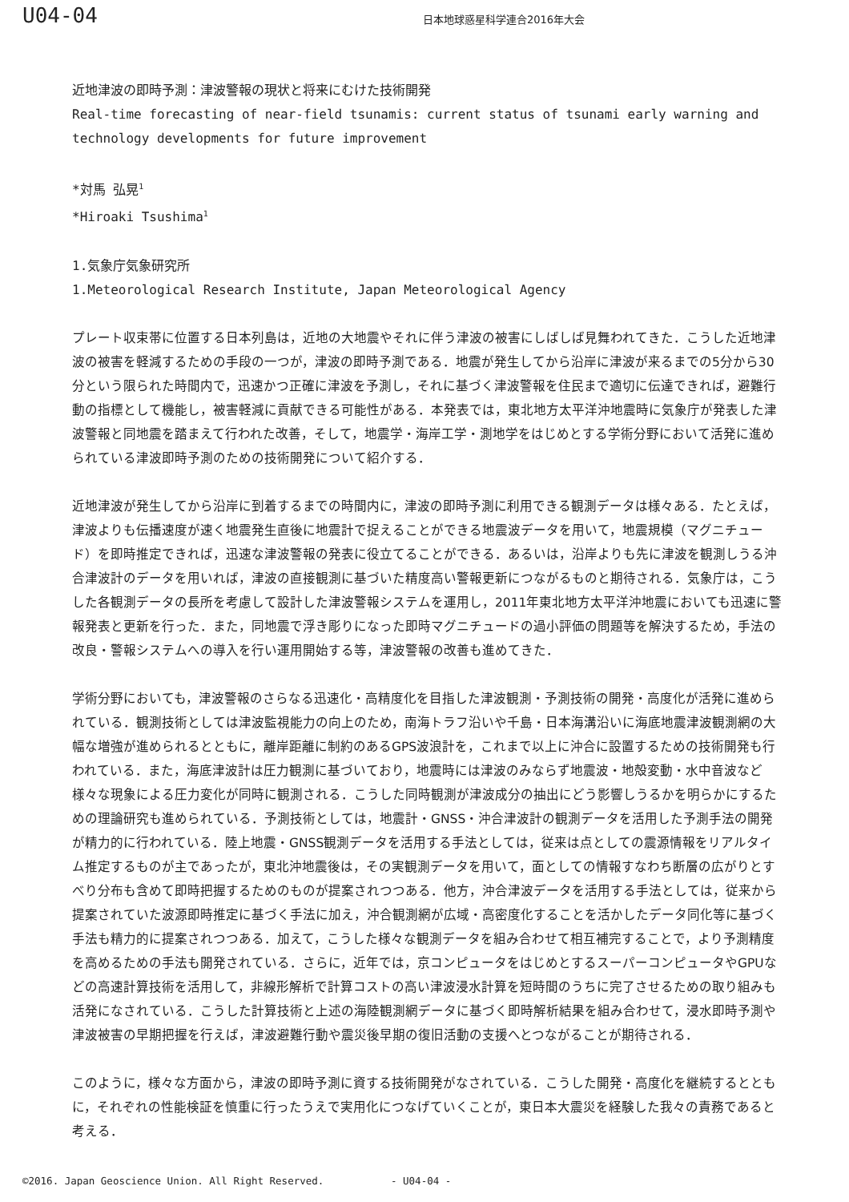U04-04
日本地球惑星科学連合2016年大会
近地津波の即時予測：津波警報の現状と将来にむけた技術開発
Real-time forecasting of near-field tsunamis: current status of tsunami early warning and technology developments for future improvement
*対馬 弘晃<sup>1</sup>
*Hiroaki Tsushima<sup>1</sup>
1.気象庁気象研究所
1.Meteorological Research Institute, Japan Meteorological Agency
プレート収束帯に位置する日本列島は，近地の大地震やそれに伴う津波の被害にしばしば見舞われてきた．こうした近地津波の被害を軽減するための手段の一つが，津波の即時予測である．地震が発生してから沿岸に津波が来るまでの5分から30分という限られた時間内で，迅速かつ正確に津波を予測し，それに基づく津波警報を住民まで適切に伝達できれば，避難行動の指標として機能し，被害軽減に貢献できる可能性がある．本発表では，東北地方太平洋沖地震時に気象庁が発表した津波警報と同地震を踏まえて行われた改善，そして，地震学・海岸工学・測地学をはじめとする学術分野において活発に進められている津波即時予測のための技術開発について紹介する．
近地津波が発生してから沿岸に到着するまでの時間内に，津波の即時予測に利用できる観測データは様々ある．たとえば，津波よりも伝播速度が速く地震発生直後に地震計で捉えることができる地震波データを用いて，地震規模（マグニチュード）を即時推定できれば，迅速な津波警報の発表に役立てることができる．あるいは，沿岸よりも先に津波を観測しうる沖合津波計のデータを用いれば，津波の直接観測に基づいた精度高い警報更新につながるものと期待される．気象庁は，こうした各観測データの長所を考慮して設計した津波警報システムを運用し，2011年東北地方太平洋沖地震においても迅速に警報発表と更新を行った．また，同地震で浮き彫りになった即時マグニチュードの過小評価の問題等を解決するため，手法の改良・警報システムへの導入を行い運用開始する等，津波警報の改善も進めてきた．
学術分野においても，津波警報のさらなる迅速化・高精度化を目指した津波観測・予測技術の開発・高度化が活発に進められている．観測技術としては津波監視能力の向上のため，南海トラフ沿いや千島・日本海溝沿いに海底地震津波観測網の大幅な増強が進められるとともに，離岸距離に制約のあるGPS波浪計を，これまで以上に沖合に設置するための技術開発も行われている．また，海底津波計は圧力観測に基づいており，地震時には津波のみならず地震波・地殻変動・水中音波など様々な現象による圧力変化が同時に観測される．こうした同時観測が津波成分の抽出にどう影響しうるかを明らかにするための理論研究も進められている．予測技術としては，地震計・GNSS・沖合津波計の観測データを活用した予測手法の開発が精力的に行われている．陸上地震・GNSS観測データを活用する手法としては，従来は点としての震源情報をリアルタイム推定するものが主であったが，東北沖地震後は，その実観測データを用いて，面としての情報すなわち断層の広がりとすべり分布も含めて即時把握するためのものが提案されつつある．他方，沖合津波データを活用する手法としては，従来から提案されていた波源即時推定に基づく手法に加え，沖合観測網が広域・高密度化することを活かしたデータ同化等に基づく手法も精力的に提案されつつある．加えて，こうした様々な観測データを組み合わせて相互補完することで，より予測精度を高めるための手法も開発されている．さらに，近年では，京コンピュータをはじめとするスーパーコンピュータやGPUなどの高速計算技術を活用して，非線形解析で計算コストの高い津波浸水計算を短時間のうちに完了させるための取り組みも活発になされている．こうした計算技術と上述の海陸観測網データに基づく即時解析結果を組み合わせて，浸水即時予測や津波被害の早期把握を行えば，津波避難行動や震災後早期の復旧活動の支援へとつながることが期待される．
このように，様々な方面から，津波の即時予測に資する技術開発がなされている．こうした開発・高度化を継続するとともに，それぞれの性能検証を慎重に行ったうえで実用化につなげていくことが，東日本大震災を経験した我々の責務であると考える．
©2016. Japan Geoscience Union. All Right Reserved. - U04-04 -